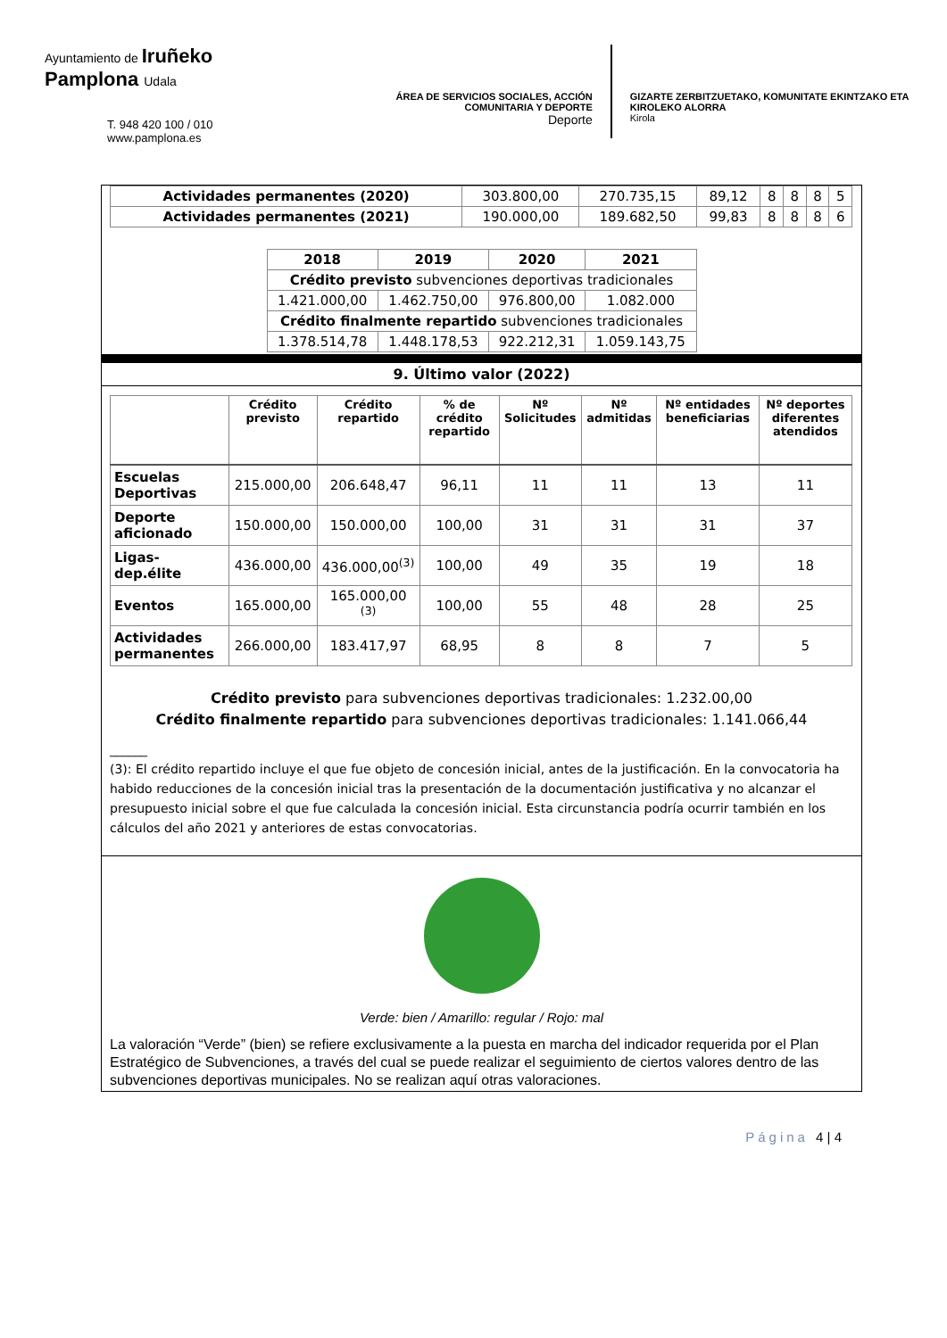Ayuntamiento de Iruñeko
Pamplona Udala
T. 948 420 100 / 010
www.pamplona.es
ÁREA DE SERVICIOS SOCIALES, ACCIÓN COMUNITARIA Y DEPORTE
Deporte
GIZARTE ZERBITZUETAKO, KOMUNITATE EKINTZAKO ETA KIROLEKO ALORRA
Kirola
| Actividades permanentes (2020) | 303.800,00 | 270.735,15 | 89,12 | 8 | 8 | 8 | 5 |
| Actividades permanentes (2021) | 190.000,00 | 189.682,50 | 99,83 | 8 | 8 | 8 | 6 |
| 2018 | 2019 | 2020 | 2021 |
| --- | --- | --- | --- |
| Crédito previsto subvenciones deportivas tradicionales | | | |
| 1.421.000,00 | 1.462.750,00 | 976.800,00 | 1.082.000 |
| Crédito finalmente repartido subvenciones tradicionales | | | |
| 1.378.514,78 | 1.448.178,53 | 922.212,31 | 1.059.143,75 |
9. Último valor (2022)
| | Crédito previsto | Crédito repartido | % de crédito repartido | Nº Solicitudes | Nº admitidas | Nº entidades beneficiarias | Nº deportes diferentes atendidos |
| --- | --- | --- | --- | --- | --- | --- | --- |
| Escuelas Deportivas | 215.000,00 | 206.648,47 | 96,11 | 11 | 11 | 13 | 11 |
| Deporte aficionado | 150.000,00 | 150.000,00 | 100,00 | 31 | 31 | 31 | 37 |
| Ligas-dep.élite | 436.000,00 | 436.000,00<sup>(3)</sup> | 100,00 | 49 | 35 | 19 | 18 |
| Eventos | 165.000,00 | 165.000,00 <sup>(3)</sup> | 100,00 | 55 | 48 | 28 | 25 |
| Actividades permanentes | 266.000,00 | 183.417,97 | 68,95 | 8 | 8 | 7 | 5 |
Crédito previsto para subvenciones deportivas tradicionales: 1.232.00,00
Crédito finalmente repartido para subvenciones deportivas tradicionales: 1.141.066,44
______
(3): El crédito repartido incluye el que fue objeto de concesión inicial, antes de la justificación. En la convocatoria ha habido reducciones de la concesión inicial tras la presentación de la documentación justificativa y no alcanzar el presupuesto inicial sobre el que fue calculada la concesión inicial. Esta circunstancia podría ocurrir también en los cálculos del año 2021 y anteriores de estas convocatorias.
Verde: bien / Amarillo: regular / Rojo: mal
La valoración “Verde” (bien) se refiere exclusivamente a la puesta en marcha del indicador requerida por el Plan Estratégico de Subvenciones, a través del cual se puede realizar el seguimiento de ciertos valores dentro de las subvenciones deportivas municipales. No se realizan aquí otras valoraciones.
Página 4 | 4